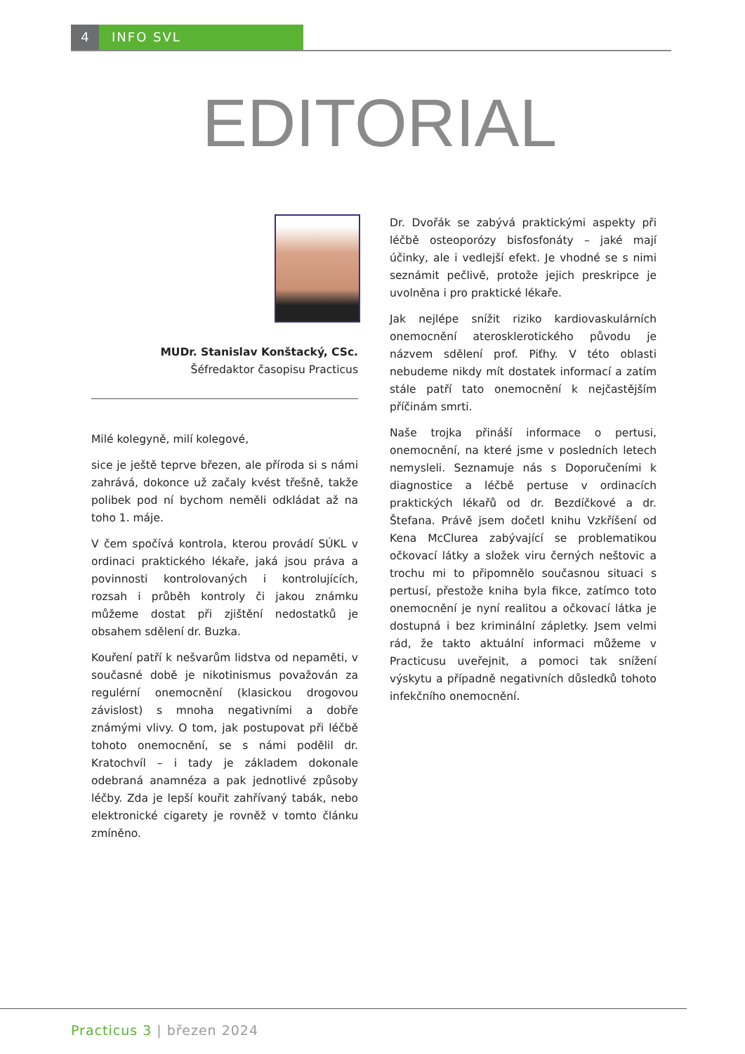4 INFO SVL
EDITORIAL
MUDr. Stanislav Konštacký, CSc.
Šéfredaktor časopisu Practicus
Milé kolegyně, milí kolegové,
sice je ještě teprve březen, ale příroda si s námi zahrává, dokonce už začaly kvést třešně, takže polibek pod ní bychom neměli odkládat až na toho 1. máje.
V čem spočívá kontrola, kterou provádí SÚKL v ordinaci praktického lékaře, jaká jsou práva a povinnosti kontrolovaných i kontrolujících, rozsah i průběh kontroly či jakou známku můžeme dostat při zjištění nedostatků je obsahem sdělení dr. Buzka.
Kouření patří k nešvarům lidstva od nepaměti, v současné době je nikotinismus považován za regulérní onemocnění (klasickou drogovou závislost) s mnoha negativními a dobře známými vlivy. O tom, jak postupovat při léčbě tohoto onemocnění, se s námi podělil dr. Kratochvíl – i tady je základem dokonale odebraná anamnéza a pak jednotlivé způsoby léčby. Zda je lepší kouřit zahřívaný tabák, nebo elektronické cigarety je rovněž v tomto článku zmíněno.
Dr. Dvořák se zabývá praktickými aspekty při léčbě osteoporózy bisfosfonáty – jaké mají účinky, ale i vedlejší efekt. Je vhodné se s nimi seznámit pečlivě, protože jejich preskripce je uvolněna i pro praktické lékaře.
Jak nejlépe snížit riziko kardiovaskulárních onemocnění aterosklerotického původu je názvem sdělení prof. Piťhy. V této oblasti nebudeme nikdy mít dostatek informací a zatím stále patří tato onemocnění k nejčastějším příčinám smrti.
Naše trojka přináší informace o pertusi, onemocnění, na které jsme v posledních letech nemysleli. Seznamuje nás s Doporučeními k diagnostice a léčbě pertuse v ordinacích praktických lékařů od dr. Bezdíčkové a dr. Štefana. Právě jsem dočetl knihu Vzkříšení od Kena McClurea zabývající se problematikou očkovací látky a složek viru černých neštovic a trochu mi to připomnělo současnou situaci s pertusí, přestože kniha byla fikce, zatímco toto onemocnění je nyní realitou a očkovací látka je dostupná i bez kriminální zápletky. Jsem velmi rád, že takto aktuální informaci můžeme v Practicusu uveřejnit, a pomoci tak snížení výskytu a případně negativních důsledků tohoto infekčního onemocnění.
Practicus 3 | březen 2024